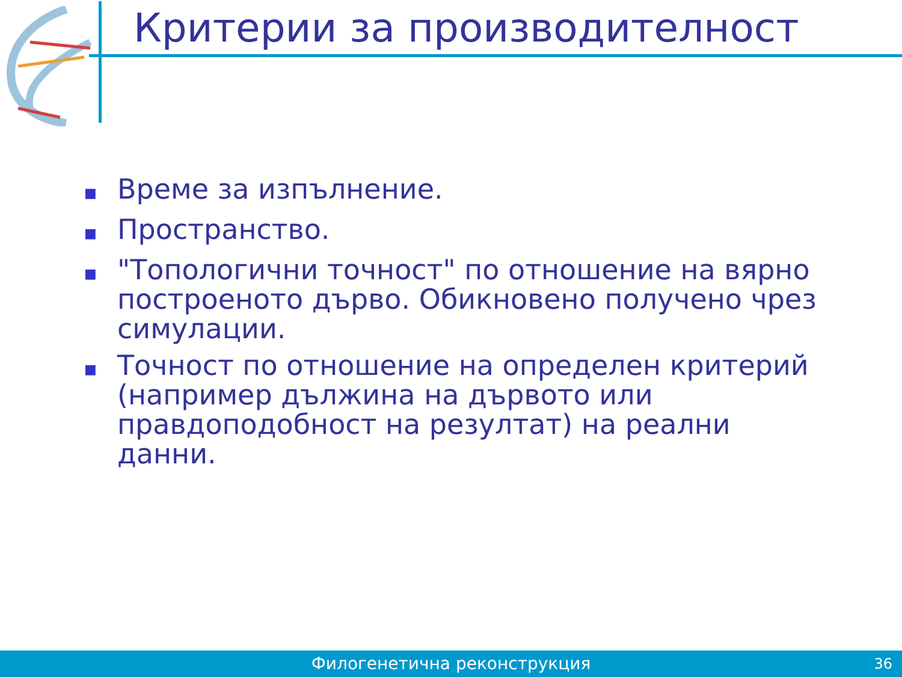Критерии за производителност
■ Време за изпълнение.
■ Пространство.
■ "Топологични точност" по отношение на вярно построеното дърво. Обикновено получено чрез симулации.
■ Точност по отношение на определен критерий (например дължина на дървото или правдоподобност на резултат) на реални данни.
Филогенетична реконструкция
36